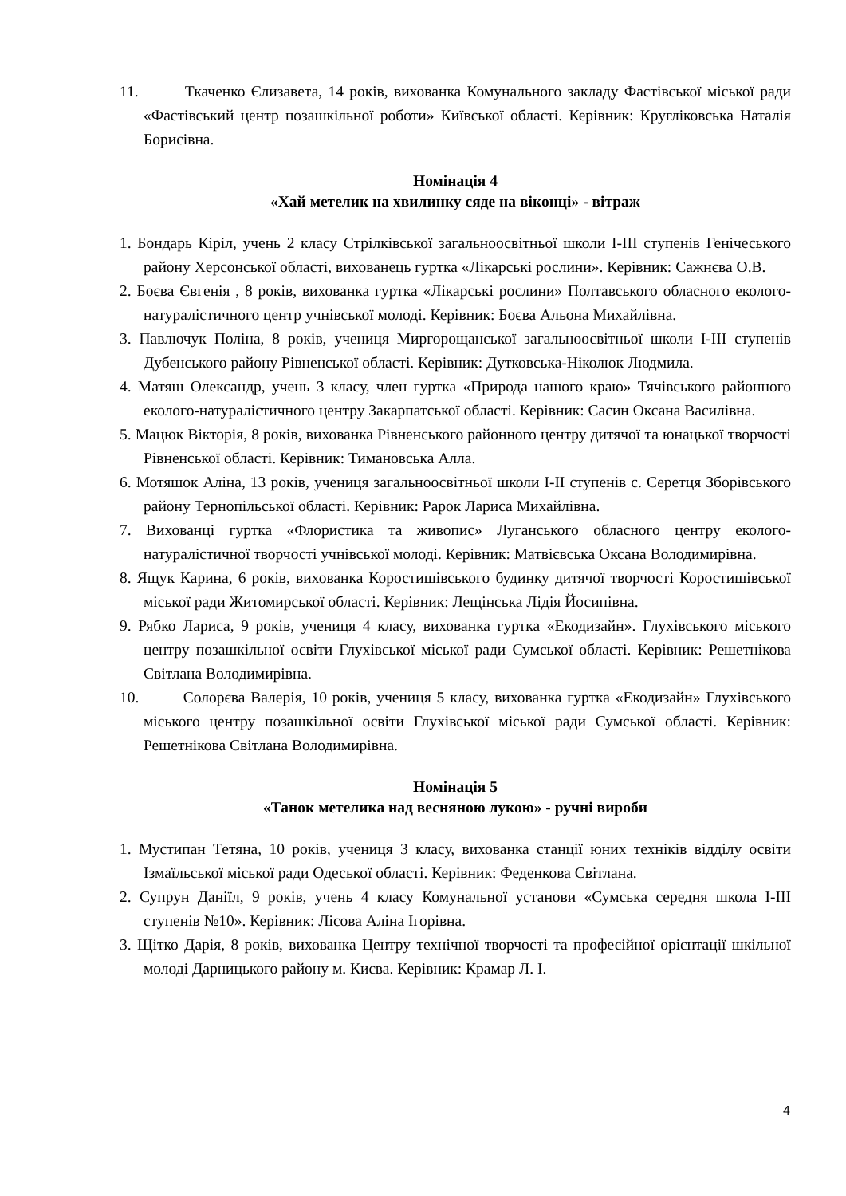11. Ткаченко Єлизавета, 14 років, вихованка Комунального закладу Фастівської міської ради «Фастівський центр позашкільної роботи» Київської області. Керівник: Кругліковська Наталія Борисівна.
Номінація 4
«Хай метелик на хвилинку сяде на віконці» - вітраж
1. Бондарь Кіріл, учень 2 класу Стрілківської загальноосвітньої школи І-ІІІ ступенів Генічеського району Херсонської області, вихованець гуртка «Лікарські рослини». Керівник: Сажнєва О.В.
2. Боєва Євгенія , 8 років, вихованка гуртка «Лікарські рослини» Полтавського обласного еколого-натуралістичного центр учнівської молоді. Керівник: Боєва Альона Михайлівна.
3. Павлючук Поліна, 8 років, учениця Миргорощанської загальноосвітньої школи І-ІІІ ступенів Дубенського району Рівненської області. Керівник: Дутковська-Ніколюк Людмила.
4. Матяш Олександр, учень 3 класу, член гуртка «Природа нашого краю» Тячівського районного еколого-натуралістичного центру Закарпатської області. Керівник: Сасин Оксана Василівна.
5. Мацюк Вікторія, 8 років, вихованка Рівненського районного центру дитячої та юнацької творчості Рівненської області. Керівник: Тимановська Алла.
6. Мотяшок Аліна, 13 років, учениця загальноосвітньої школи І-ІІ ступенів с. Серетця Зборівського району Тернопільської області. Керівник: Рарок Лариса Михайлівна.
7. Вихованці гуртка «Флористика та живопис» Луганського обласного центру еколого-натуралістичної творчості учнівської молоді. Керівник: Матвієвська Оксана Володимирівна.
8. Ящук Карина, 6 років, вихованка Коростишівського будинку дитячої творчості Коростишівської міської ради Житомирської області. Керівник: Лещінська Лідія Йосипівна.
9. Рябко Лариса, 9 років, учениця 4 класу, вихованка гуртка «Екодизайн». Глухівського міського центру позашкільної освіти Глухівської міської ради Сумської області. Керівник: Решетнікова Світлана Володимирівна.
10. Солорєва Валерія, 10 років, учениця 5 класу, вихованка гуртка «Екодизайн» Глухівського міського центру позашкільної освіти Глухівської міської ради Сумської області. Керівник: Решетнікова Світлана Володимирівна.
Номінація 5
«Танок метелика над весняною лукою» - ручні вироби
1. Мустипан Тетяна, 10 років, учениця 3 класу, вихованка станції юних техніків відділу освіти Ізмаїльської міської ради Одеської області. Керівник: Феденкова Світлана.
2. Супрун Даніїл, 9 років, учень 4 класу Комунальної установи «Сумська середня школа І-ІІІ ступенів №10». Керівник: Лісова Аліна Ігорівна.
3. Щітко Дарія, 8 років, вихованка Центру технічної творчості та професійної орієнтації шкільної молоді Дарницького району м. Києва. Керівник: Крамар Л. І.
4